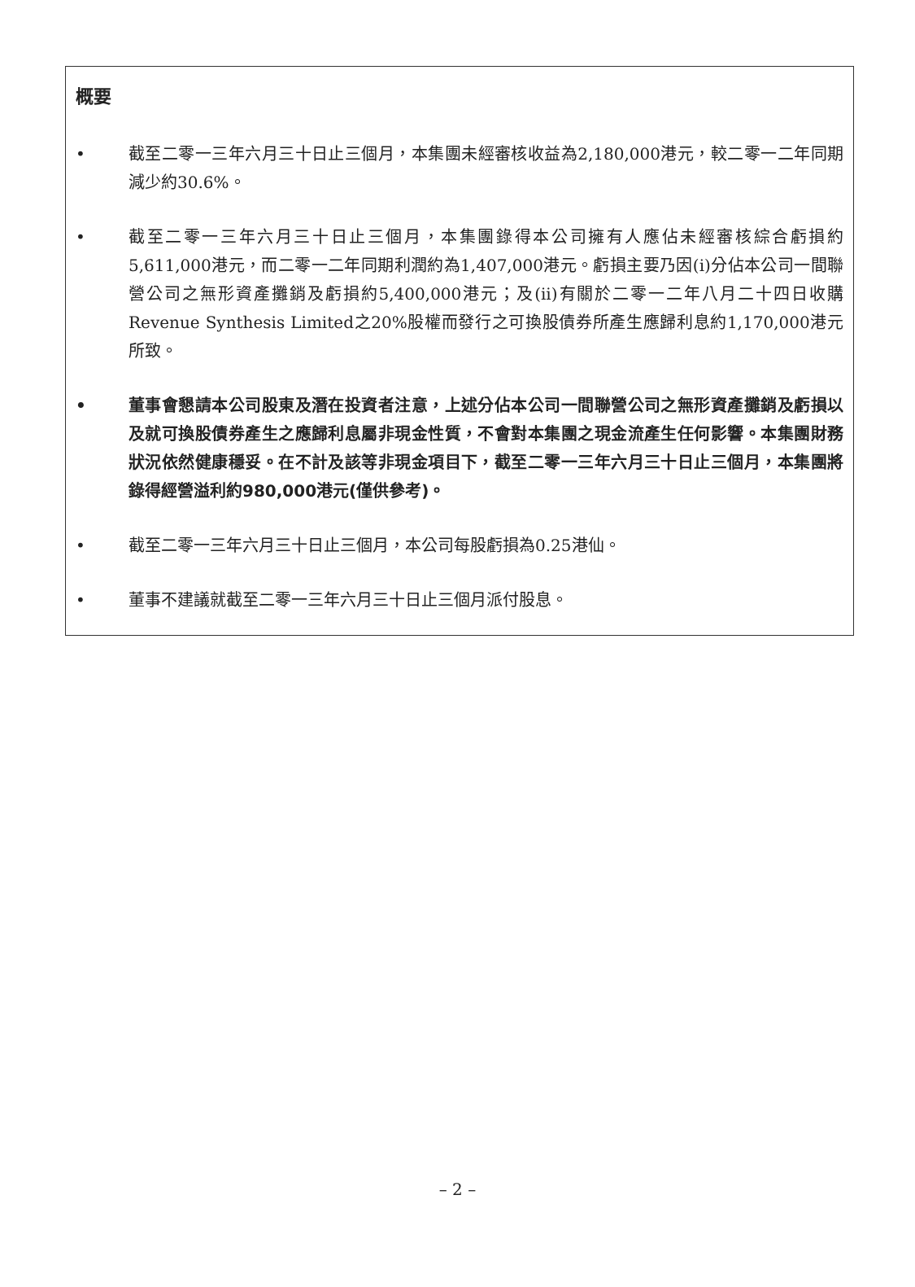概要
• 截至二零一三年六月三十日止三個月，本集團未經審核收益為2,180,000港元，較二零一二年同期減少約30.6%。
• 截至二零一三年六月三十日止三個月，本集團錄得本公司擁有人應佔未經審核綜合虧損約5,611,000港元，而二零一二年同期利潤約為1,407,000港元。虧損主要乃因(i)分佔本公司一間聯營公司之無形資產攤銷及虧損約5,400,000港元；及(ii)有關於二零一二年八月二十四日收購Revenue Synthesis Limited之20%股權而發行之可換股債券所產生應歸利息約1,170,000港元所致。
• 董事會懇請本公司股東及潛在投資者注意，上述分佔本公司一間聯營公司之無形資產攤銷及虧損以及就可換股債券產生之應歸利息屬非現金性質，不會對本集團之現金流產生任何影響。本集團財務狀況依然健康穩妥。在不計及該等非現金項目下，截至二零一三年六月三十日止三個月，本集團將錄得經營溢利約980,000港元(僅供參考)。
• 截至二零一三年六月三十日止三個月，本公司每股虧損為0.25港仙。
• 董事不建議就截至二零一三年六月三十日止三個月派付股息。
– 2 –